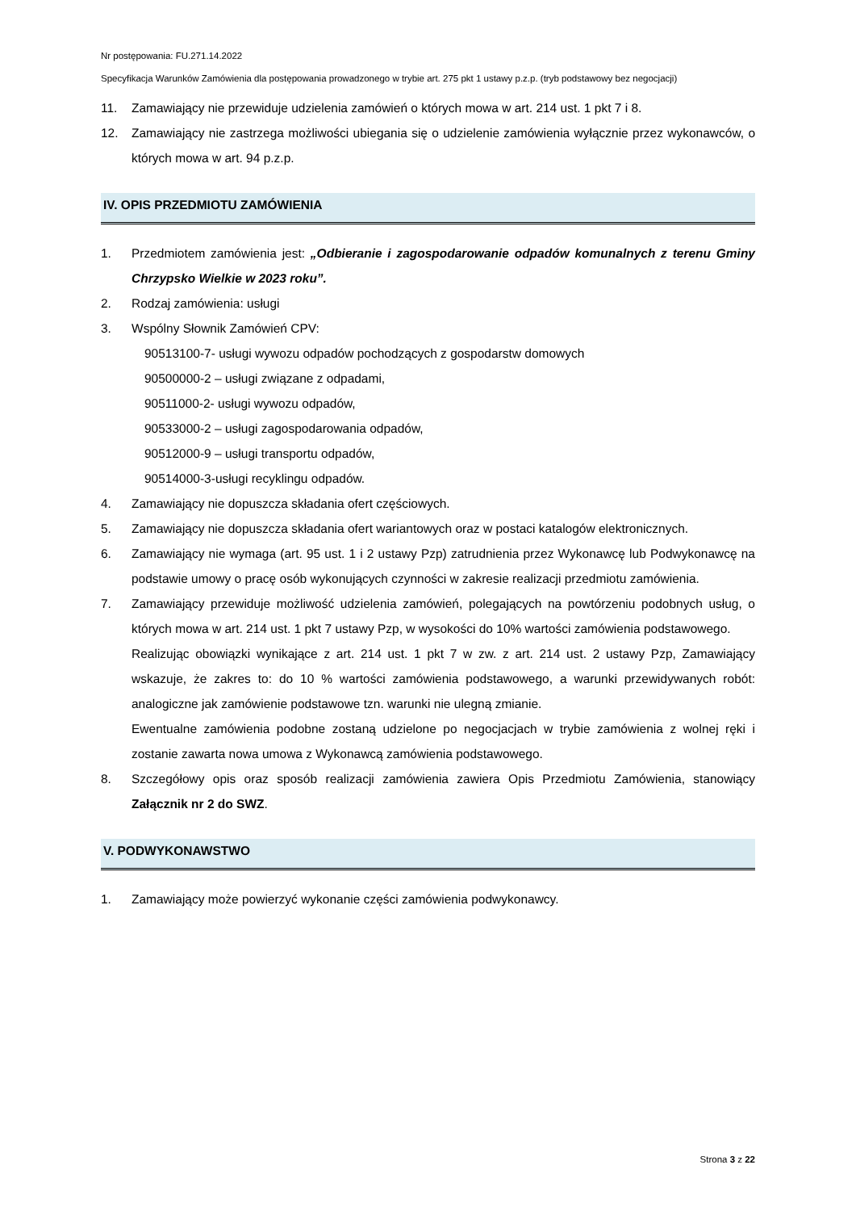Nr postępowania: FU.271.14.2022
Specyfikacja Warunków Zamówienia dla postępowania prowadzonego w trybie art. 275 pkt 1 ustawy p.z.p. (tryb podstawowy bez negocjacji)
11. Zamawiający nie przewiduje udzielenia zamówień o których mowa w art. 214 ust. 1 pkt 7 i 8.
12. Zamawiający nie zastrzega możliwości ubiegania się o udzielenie zamówienia wyłącznie przez wykonawców, o których mowa w art. 94 p.z.p.
IV. OPIS PRZEDMIOTU ZAMÓWIENIA
1. Przedmiotem zamówienia jest: „Odbieranie i zagospodarowanie odpadów komunalnych z terenu Gminy Chrzypsko Wielkie w 2023 roku”.
2. Rodzaj zamówienia: usługi
3. Wspólny Słownik Zamówień CPV:
90513100-7- usługi wywozu odpadów pochodzących z gospodarstw domowych
90500000-2 – usługi związane z odpadami,
90511000-2- usługi wywozu odpadów,
90533000-2 – usługi zagospodarowania odpadów,
90512000-9 – usługi transportu odpadów,
90514000-3-usługi recyklingu odpadów.
4. Zamawiający nie dopuszcza składania ofert częściowych.
5. Zamawiający nie dopuszcza składania ofert wariantowych oraz w postaci katalogów elektronicznych.
6. Zamawiający nie wymaga (art. 95 ust. 1 i 2 ustawy Pzp) zatrudnienia przez Wykonawcę lub Podwykonawcę na podstawie umowy o pracę osób wykonujących czynności w zakresie realizacji przedmiotu zamówienia.
7. Zamawiający przewiduje możliwość udzielenia zamówień, polegających na powtórzeniu podobnych usług, o których mowa w art. 214 ust. 1 pkt 7 ustawy Pzp, w wysokości do 10% wartości zamówienia podstawowego.
Realizując obowiązki wynikające z art. 214 ust. 1 pkt 7 w zw. z art. 214 ust. 2 ustawy Pzp, Zamawiający wskazuje, że zakres to: do 10 % wartości zamówienia podstawowego, a warunki przewidywanych robót: analogiczne jak zamówienie podstawowe tzn. warunki nie ulegną zmianie.
Ewentualne zamówienia podobne zostaną udzielone po negocjacjach w trybie zamówienia z wolnej ręki i zostanie zawarta nowa umowa z Wykonawcą zamówienia podstawowego.
8. Szczegółowy opis oraz sposób realizacji zamówienia zawiera Opis Przedmiotu Zamówienia, stanowiący Załącznik nr 2 do SWZ.
V. PODWYKONAWSTWO
1. Zamawiający może powierzyć wykonanie części zamówienia podwykonawcy.
Strona 3 z 22